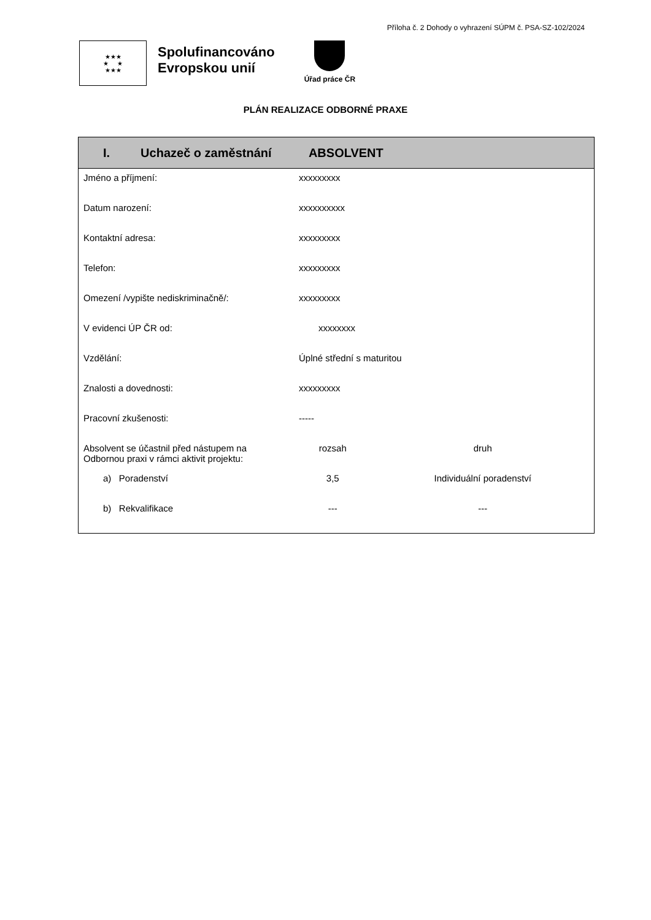Příloha č. 2 Dohody o vyhrazení SÚPM č. PSA-SZ-102/2024
★★★
★ ★
★★★
Spolufinancováno
Evropskou unií
Úřad práce ČR
PLÁN REALIZACE ODBORNÉ PRAXE
| I. Uchazeč o zaměstnání ABSOLVENT | | |
| --- | --- | --- |
| Jméno a příjmení: | xxxxxxxxx | |
| Datum narození: | xxxxxxxxxx | |
| Kontaktní adresa: | xxxxxxxxx | |
| Telefon: | xxxxxxxxx | |
| Omezení /vypište nediskriminačně/: | xxxxxxxxx | |
| V evidenci ÚP ČR od: | xxxxxxxx | |
| Vzdělání: | Úplné střední s maturitou | |
| Znalosti a dovednosti: | xxxxxxxxx | |
| Pracovní zkušenosti: | ----- | |
| Absolvent se účastnil před nástupem na Odbornou praxi v rámci aktivit projektu: | rozsah | druh |
| a) Poradenství | 3,5 | Individuální poradenství |
| b) Rekvalifikace | --- | --- |